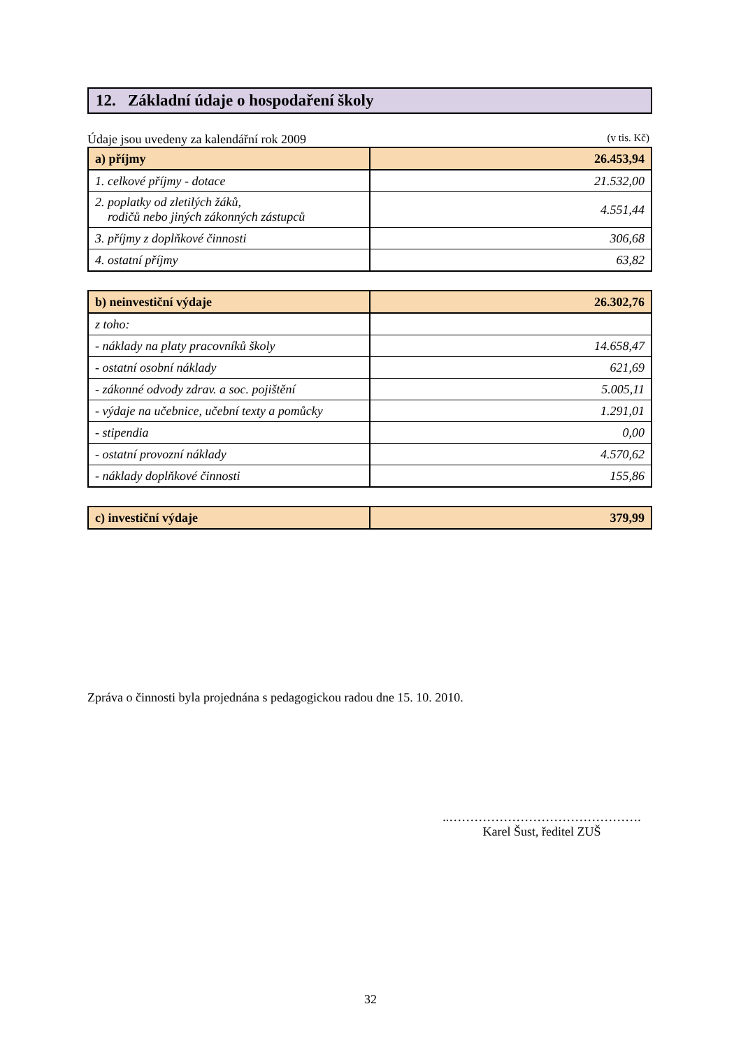12. Základní údaje o hospodaření školy
Údaje jsou uvedeny za kalendářní rok 2009 (v tis. Kč)
| a) příjmy | 26.453,94 |
| 1. celkové příjmy - dotace | 21.532,00 |
| 2. poplatky od zletilých žáků, rodičů nebo jiných zákonných zástupců | 4.551,44 |
| 3. příjmy z doplňkové činnosti | 306,68 |
| 4. ostatní příjmy | 63,82 |
| b) neinvestiční výdaje | 26.302,76 |
| z toho: | |
| - náklady na platy pracovníků školy | 14.658,47 |
| - ostatní osobní náklady | 621,69 |
| - zákonné odvody zdrav. a soc. pojištění | 5.005,11 |
| - výdaje na učebnice, učební texty a pomůcky | 1.291,01 |
| - stipendia | 0,00 |
| - ostatní provozní náklady | 4.570,62 |
| - náklady doplňkové činnosti | 155,86 |
| c) investiční výdaje | 379,99 |
Zpráva o činnosti byla projednána s pedagogickou radou dne 15. 10. 2010.
..……………………………………….
Karel Šust, ředitel ZUŠ
32